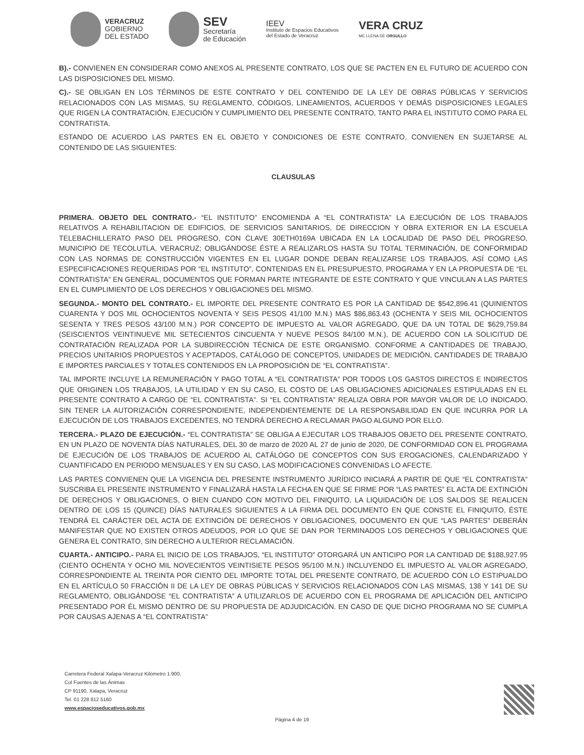VERACRUZ
GOBIERNO
DEL ESTADO
SEV
Secretaría
de Educación
IEEV
Instituto de Espacios Educativos
del Estado de Veracruz
VERA CRUZ
ME LLENA DE ORGULLO
B).- CONVIENEN EN CONSIDERAR COMO ANEXOS AL PRESENTE CONTRATO, LOS QUE SE PACTEN EN EL FUTURO DE ACUERDO CON LAS DISPOSICIONES DEL MISMO.
C).- SE OBLIGAN EN LOS TÉRMINOS DE ESTE CONTRATO Y DEL CONTENIDO DE LA LEY DE OBRAS PÚBLICAS Y SERVICIOS RELACIONADOS CON LAS MISMAS, SU REGLAMENTO, CÓDIGOS, LINEAMIENTOS, ACUERDOS Y DEMÁS DISPOSICIONES LEGALES QUE RIGEN LA CONTRATACIÓN, EJECUCIÓN Y CUMPLIMIENTO DEL PRESENTE CONTRATO, TANTO PARA EL INSTITUTO COMO PARA EL CONTRATISTA.
ESTANDO DE ACUERDO LAS PARTES EN EL OBJETO Y CONDICIONES DE ESTE CONTRATO, CONVIENEN EN SUJETARSE AL CONTENIDO DE LAS SIGUIENTES:
CLAUSULAS
PRIMERA. OBJETO DEL CONTRATO.- “EL INSTITUTO” ENCOMIENDA A “EL CONTRATISTA” LA EJECUCIÓN DE LOS TRABAJOS RELATIVOS A REHABILITACION DE EDIFICIOS, DE SERVICIOS SANITARIOS, DE DIRECCION Y OBRA EXTERIOR EN LA ESCUELA TELEBACHILLERATO PASO DEL PROGRESO, CON CLAVE 30ETH0169A UBICADA EN LA LOCALIDAD DE PASO DEL PROGRESO, MUNICIPIO DE TECOLUTLA, VERACRUZ; OBLIGÁNDOSE ÉSTE A REALIZARLOS HASTA SU TOTAL TERMINACIÓN, DE CONFORMIDAD CON LAS NORMAS DE CONSTRUCCIÓN VIGENTES EN EL LUGAR DONDE DEBAN REALIZARSE LOS TRABAJOS, ASÍ COMO LAS ESPECIFICACIONES REQUERIDAS POR “EL INSTITUTO”, CONTENIDAS EN EL PRESUPUESTO, PROGRAMA Y EN LA PROPUESTA DE “EL CONTRATISTA” EN GENERAL, DOCUMENTOS QUE FORMAN PARTE INTEGRANTE DE ESTE CONTRATO Y QUE VINCULAN A LAS PARTES EN EL CUMPLIMIENTO DE LOS DERECHOS Y OBLIGACIONES DEL MISMO.
SEGUNDA.- MONTO DEL CONTRATO.- EL IMPORTE DEL PRESENTE CONTRATO ES POR LA CANTIDAD DE $542,896.41 (QUINIENTOS CUARENTA Y DOS MIL OCHOCIENTOS NOVENTA Y SEIS PESOS 41/100 M.N.) MAS $86,863.43 (OCHENTA Y SEIS MIL OCHOCIENTOS SESENTA Y TRES PESOS 43/100 M.N.) POR CONCEPTO DE IMPUESTO AL VALOR AGREGADO, QUE DA UN TOTAL DE $629,759.84 (SEISCIENTOS VEINTINUEVE MIL SETECIENTOS CINCUENTA Y NUEVE PESOS 84/100 M.N.), DE ACUERDO CON LA SOLICITUD DE CONTRATACIÓN REALIZADA POR LA SUBDIRECCIÓN TÉCNICA DE ESTE ORGANISMO. CONFORME A CANTIDADES DE TRABAJO, PRECIOS UNITARIOS PROPUESTOS Y ACEPTADOS, CATÁLOGO DE CONCEPTOS, UNIDADES DE MEDICIÓN, CANTIDADES DE TRABAJO E IMPORTES PARCIALES Y TOTALES CONTENIDOS EN LA PROPOSICIÓN DE “EL CONTRATISTA”.
TAL IMPORTE INCLUYE LA REMUNERACIÓN Y PAGO TOTAL A “EL CONTRATISTA” POR TODOS LOS GASTOS DIRECTOS E INDIRECTOS QUE ORIGINEN LOS TRABAJOS, LA UTILIDAD Y EN SU CASO, EL COSTO DE LAS OBLIGACIONES ADICIONALES ESTIPULADAS EN EL PRESENTE CONTRATO A CARGO DE “EL CONTRATISTA”. SI “EL CONTRATISTA” REALIZA OBRA POR MAYOR VALOR DE LO INDICADO, SIN TENER LA AUTORIZACIÓN CORRESPONDIENTE, INDEPENDIENTEMENTE DE LA RESPONSABILIDAD EN QUE INCURRA POR LA EJECUCIÓN DE LOS TRABAJOS EXCEDENTES, NO TENDRÁ DERECHO A RECLAMAR PAGO ALGUNO POR ELLO.
TERCERA.- PLAZO DE EJECUCIÓN.- “EL CONTRATISTA” SE OBLIGA A EJECUTAR LOS TRABAJOS OBJETO DEL PRESENTE CONTRATO, EN UN PLAZO DE NOVENTA DÍAS NATURALES, DEL 30 de marzo de 2020 AL 27 de junio de 2020, DE CONFORMIDAD CON EL PROGRAMA DE EJECUCIÓN DE LOS TRABAJOS DE ACUERDO AL CATÁLOGO DE CONCEPTOS CON SUS EROGACIONES, CALENDARIZADO Y CUANTIFICADO EN PERIODO MENSUALES Y EN SU CASO, LAS MODIFICACIONES CONVENIDAS LO AFECTE.
LAS PARTES CONVIENEN QUE LA VIGENCIA DEL PRESENTE INSTRUMENTO JURÍDICO INICIARÁ A PARTIR DE QUE “EL CONTRATISTA” SUSCRIBA EL PRESENTE INSTRUMENTO Y FINALIZARÁ HASTA LA FECHA EN QUE SE FIRME POR “LAS PARTES” EL ACTA DE EXTINCIÓN DE DERECHOS Y OBLIGACIONES, O BIEN CUANDO CON MOTIVO DEL FINIQUITO, LA LIQUIDACIÓN DE LOS SALDOS SE REALICEN DENTRO DE LOS 15 (QUINCE) DÍAS NATURALES SIGUIENTES A LA FIRMA DEL DOCUMENTO EN QUE CONSTE EL FINIQUITO, ÉSTE TENDRÁ EL CARÁCTER DEL ACTA DE EXTINCIÓN DE DERECHOS Y OBLIGACIONES, DOCUMENTO EN QUE “LAS PARTES” DEBERÁN MANIFESTAR QUE NO EXISTEN OTROS ADEUDOS, POR LO QUE SE DAN POR TERMINADOS LOS DERECHOS Y OBLIGACIONES QUE GENERA EL CONTRATO, SIN DERECHO A ULTERIOR RECLAMACIÓN.
CUARTA.- ANTICIPO.- PARA EL INICIO DE LOS TRABAJOS, “EL INSTITUTO” OTORGARÁ UN ANTICIPO POR LA CANTIDAD DE $188,927.95 (CIENTO OCHENTA Y OCHO MIL NOVECIENTOS VEINTISIETE PESOS 95/100 M.N.) INCLUYENDO EL IMPUESTO AL VALOR AGREGADO, CORRESPONDIENTE AL TREINTA POR CIENTO DEL IMPORTE TOTAL DEL PRESENTE CONTRATO, DE ACUERDO CON LO ESTIPUALDO EN EL ARTÍCULO 50 FRACCIÓN II DE LA LEY DE OBRAS PÚBLICAS Y SERVICIOS RELACIONADOS CON LAS MISMAS, 138 Y 141 DE SU REGLAMENTO, OBLIGÁNDOSE “EL CONTRATISTA” A UTILIZARLOS DE ACUERDO CON EL PROGRAMA DE APLICACIÓN DEL ANTICIPO PRESENTADO POR ÉL MISMO DENTRO DE SU PROPUESTA DE ADJUDICACIÓN. EN CASO DE QUE DICHO PROGRAMA NO SE CUMPLA POR CAUSAS AJENAS A “EL CONTRATISTA”
Carretera Federal Xalapa-Veracruz Kilómetro 1.900,
Col Fuentes de las Ánimas
CP 91190, Xalapa, Veracruz
Tel. 01 228 812 5160
www.espacioseducativos.gob.mx
Página 4 de 19